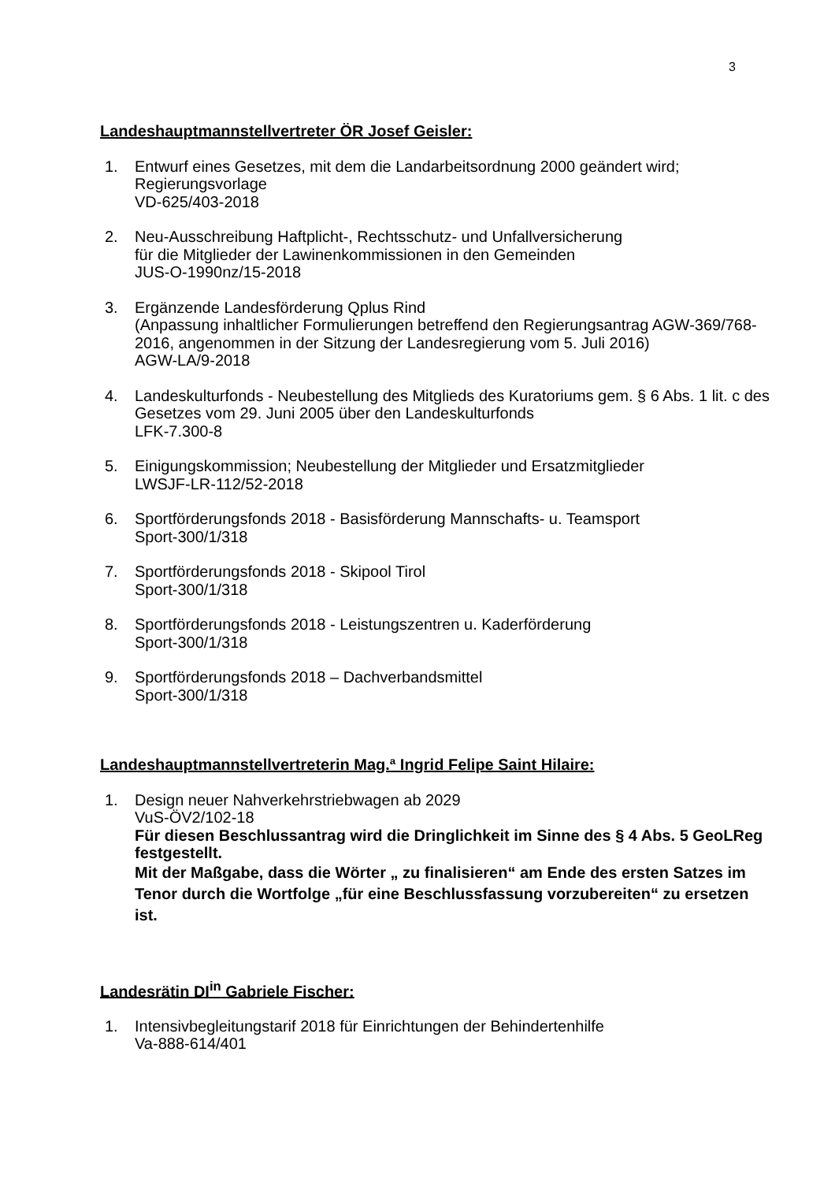3
Landeshauptmannstellvertreter ÖR Josef Geisler:
1. Entwurf eines Gesetzes, mit dem die Landarbeitsordnung 2000 geändert wird;
Regierungsvorlage
VD-625/403-2018
2. Neu-Ausschreibung Haftplicht-, Rechtsschutz- und Unfallversicherung
für die Mitglieder der Lawinenkommissionen in den Gemeinden
JUS-O-1990nz/15-2018
3. Ergänzende Landesförderung Qplus Rind
(Anpassung inhaltlicher Formulierungen betreffend den Regierungsantrag AGW-369/768-2016, angenommen in der Sitzung der Landesregierung vom 5. Juli 2016)
AGW-LA/9-2018
4. Landeskulturfonds - Neubestellung des Mitglieds des Kuratoriums gem. § 6 Abs. 1 lit. c des Gesetzes vom 29. Juni 2005 über den Landeskulturfonds
LFK-7.300-8
5. Einigungskommission; Neubestellung der Mitglieder und Ersatzmitglieder
LWSJF-LR-112/52-2018
6. Sportförderungsfonds 2018 - Basisförderung Mannschafts- u. Teamsport
Sport-300/1/318
7. Sportförderungsfonds 2018 - Skipool Tirol
Sport-300/1/318
8. Sportförderungsfonds 2018 - Leistungszentren u. Kaderförderung
Sport-300/1/318
9. Sportförderungsfonds 2018 – Dachverbandsmittel
Sport-300/1/318
Landeshauptmannstellvertreterin Mag.ª Ingrid Felipe Saint Hilaire:
1. Design neuer Nahverkehrstriebwagen ab 2029
VuS-ÖV2/102-18
Für diesen Beschlussantrag wird die Dringlichkeit im Sinne des § 4 Abs. 5 GeoLReg festgestellt.
Mit der Maßgabe, dass die Wörter „ zu finalisieren“ am Ende des ersten Satzes im Tenor durch die Wortfolge „für eine Beschlussfassung vorzubereiten“ zu ersetzen ist.
Landesrätin DI<sup>in</sup> Gabriele Fischer:
1. Intensivbegleitungstarif 2018 für Einrichtungen der Behindertenhilfe
Va-888-614/401